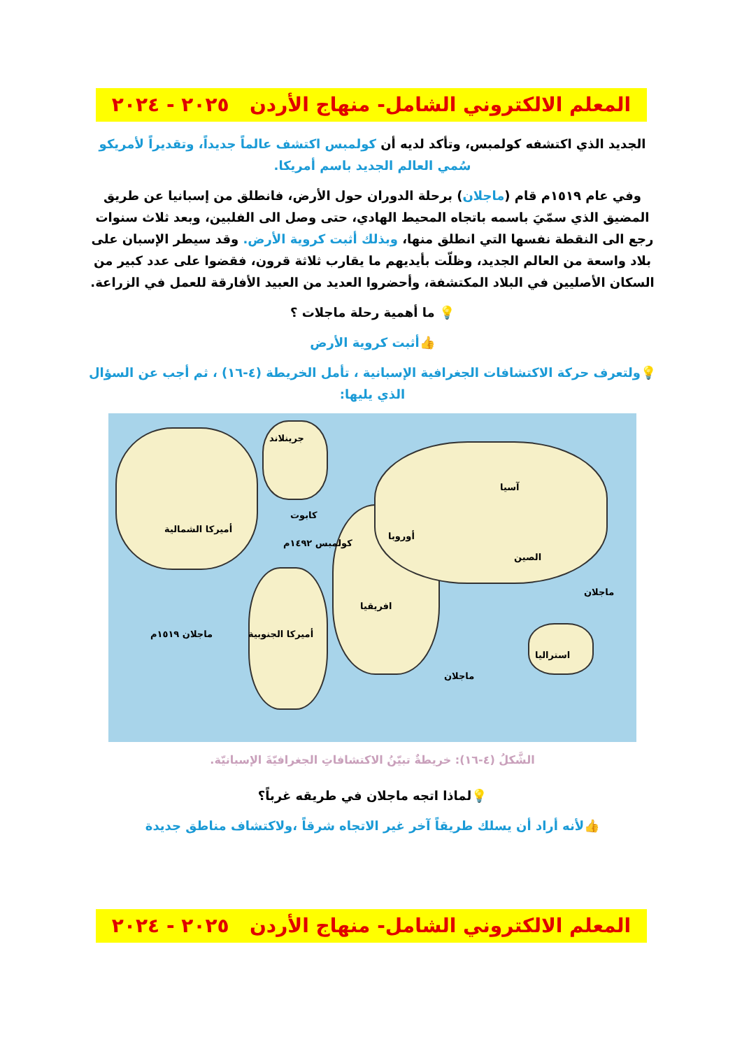المعلم الالكتروني الشامل- منهاج الأردن ٢٠٢٥ - ٢٠٢٤
الجديد الذي اكتشفه كولمبس، وتأكد لديه أن كولمبس اكتشف عالماً جديداً، وتقديراً لأمريكو سُمي العالم الجديد باسم أمريكا.
وفي عام ١٥١٩م قام (ماجلان) برحلة الدوران حول الأرض، فانطلق من إسبانيا عن طريق المضيق الذي سمّيَ باسمه باتجاه المحيط الهادي، حتى وصل الى الفلبين، وبعد ثلاث سنوات رجع الى النقطة نفسها التي انطلق منها، وبذلك أثبت كروية الأرض. وقد سيطر الإسبان على بلاد واسعة من العالم الجديد، وظلّت بأيديهم ما يقارب ثلاثة قرون، فقضوا على عدد كبير من السكان الأصليين في البلاد المكتشفة، وأحضروا العديد من العبيد الأفارقة للعمل في الزراعة.
💡 ما أهمية رحلة ماجلات ؟
👍أثبت كروية الأرض
💡ولتعرف حركة الاكتشافات الجغرافية الإسبانية ، تأمل الخريطة (٤-١٦) ، ثم أجب عن السؤال الذي يليها:
جرينلاند
آسيا
أوروبا
الصين
افريقيا
استراليا
أميركا الشمالية
أميركا الجنوبية
كولمبس ١٤٩٢م
كابوت
ماجلان
ماجلان
ماجلان ١٥١٩م
الشَّكلُ (٤-١٦): خريطةٌ تبيّنُ الاكتشافاتِ الجغرافيّةَ الإسبانيّة.
💡لماذا اتجه ماجلان في طريقه غرباً؟
👍لأنه أراد أن يسلك طريقاً آخر غير الاتجاه شرقاً ،ولاكتشاف مناطق جديدة
المعلم الالكتروني الشامل- منهاج الأردن ٢٠٢٥ - ٢٠٢٤